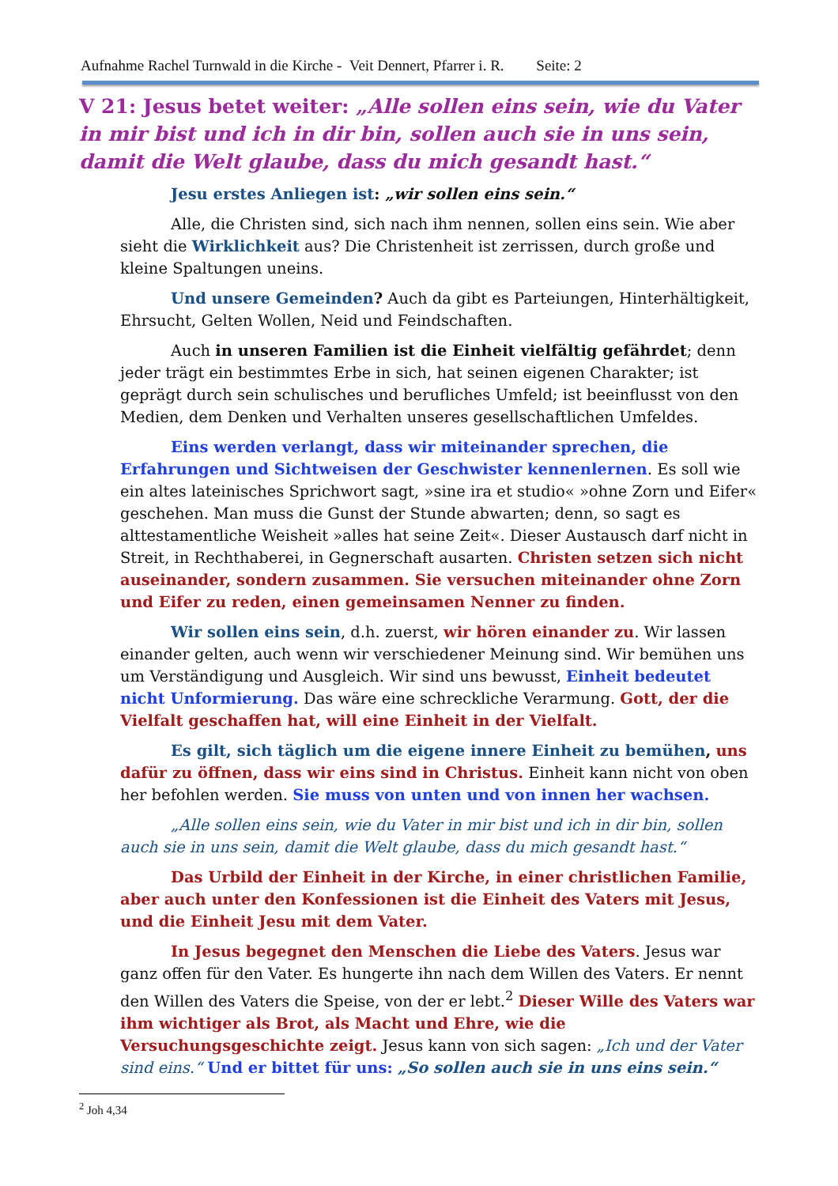Aufnahme Rachel Turnwald in die Kirche - Veit Dennert, Pfarrer i. R. Seite: 2
V 21: Jesus betet weiter: „Alle sollen eins sein, wie du Vater in mir bist und ich in dir bin, sollen auch sie in uns sein, damit die Welt glaube, dass du mich gesandt hast.“
Jesu erstes Anliegen ist: „wir sollen eins sein.“
Alle, die Christen sind, sich nach ihm nennen, sollen eins sein. Wie aber sieht die Wirklichkeit aus? Die Christenheit ist zerrissen, durch große und kleine Spaltungen uneins.
Und unsere Gemeinden? Auch da gibt es Parteiungen, Hinterhältigkeit, Ehrsucht, Gelten Wollen, Neid und Feindschaften.
Auch in unseren Familien ist die Einheit vielfältig gefährdet; denn jeder trägt ein bestimmtes Erbe in sich, hat seinen eigenen Charakter; ist geprägt durch sein schulisches und berufliches Umfeld; ist beeinflusst von den Medien, dem Denken und Verhalten unseres gesellschaftlichen Umfeldes.
Eins werden verlangt, dass wir miteinander sprechen, die Erfahrungen und Sichtweisen der Geschwister kennenlernen. Es soll wie ein altes lateinisches Sprichwort sagt, »sine ira et studio« »ohne Zorn und Eifer« geschehen. Man muss die Gunst der Stunde abwarten; denn, so sagt es alttestamentliche Weisheit »alles hat seine Zeit«. Dieser Austausch darf nicht in Streit, in Rechthaberei, in Gegnerschaft ausarten. Christen setzen sich nicht auseinander, sondern zusammen. Sie versuchen miteinander ohne Zorn und Eifer zu reden, einen gemeinsamen Nenner zu finden.
Wir sollen eins sein, d.h. zuerst, wir hören einander zu. Wir lassen einander gelten, auch wenn wir verschiedener Meinung sind. Wir bemühen uns um Verständigung und Ausgleich. Wir sind uns bewusst, Einheit bedeutet nicht Unformierung. Das wäre eine schreckliche Verarmung. Gott, der die Vielfalt geschaffen hat, will eine Einheit in der Vielfalt.
Es gilt, sich täglich um die eigene innere Einheit zu bemühen, uns dafür zu öffnen, dass wir eins sind in Christus. Einheit kann nicht von oben her befohlen werden. Sie muss von unten und von innen her wachsen.
„Alle sollen eins sein, wie du Vater in mir bist und ich in dir bin, sollen auch sie in uns sein, damit die Welt glaube, dass du mich gesandt hast.“
Das Urbild der Einheit in der Kirche, in einer christlichen Familie, aber auch unter den Konfessionen ist die Einheit des Vaters mit Jesus, und die Einheit Jesu mit dem Vater.
In Jesus begegnet den Menschen die Liebe des Vaters. Jesus war ganz offen für den Vater. Es hungerte ihn nach dem Willen des Vaters. Er nennt den Willen des Vaters die Speise, von der er lebt.<sup>2</sup> Dieser Wille des Vaters war ihm wichtiger als Brot, als Macht und Ehre, wie die Versuchungsgeschichte zeigt. Jesus kann von sich sagen: „Ich und der Vater sind eins.“ Und er bittet für uns: „So sollen auch sie in uns eins sein.“
<sup>2</sup> Joh 4,34